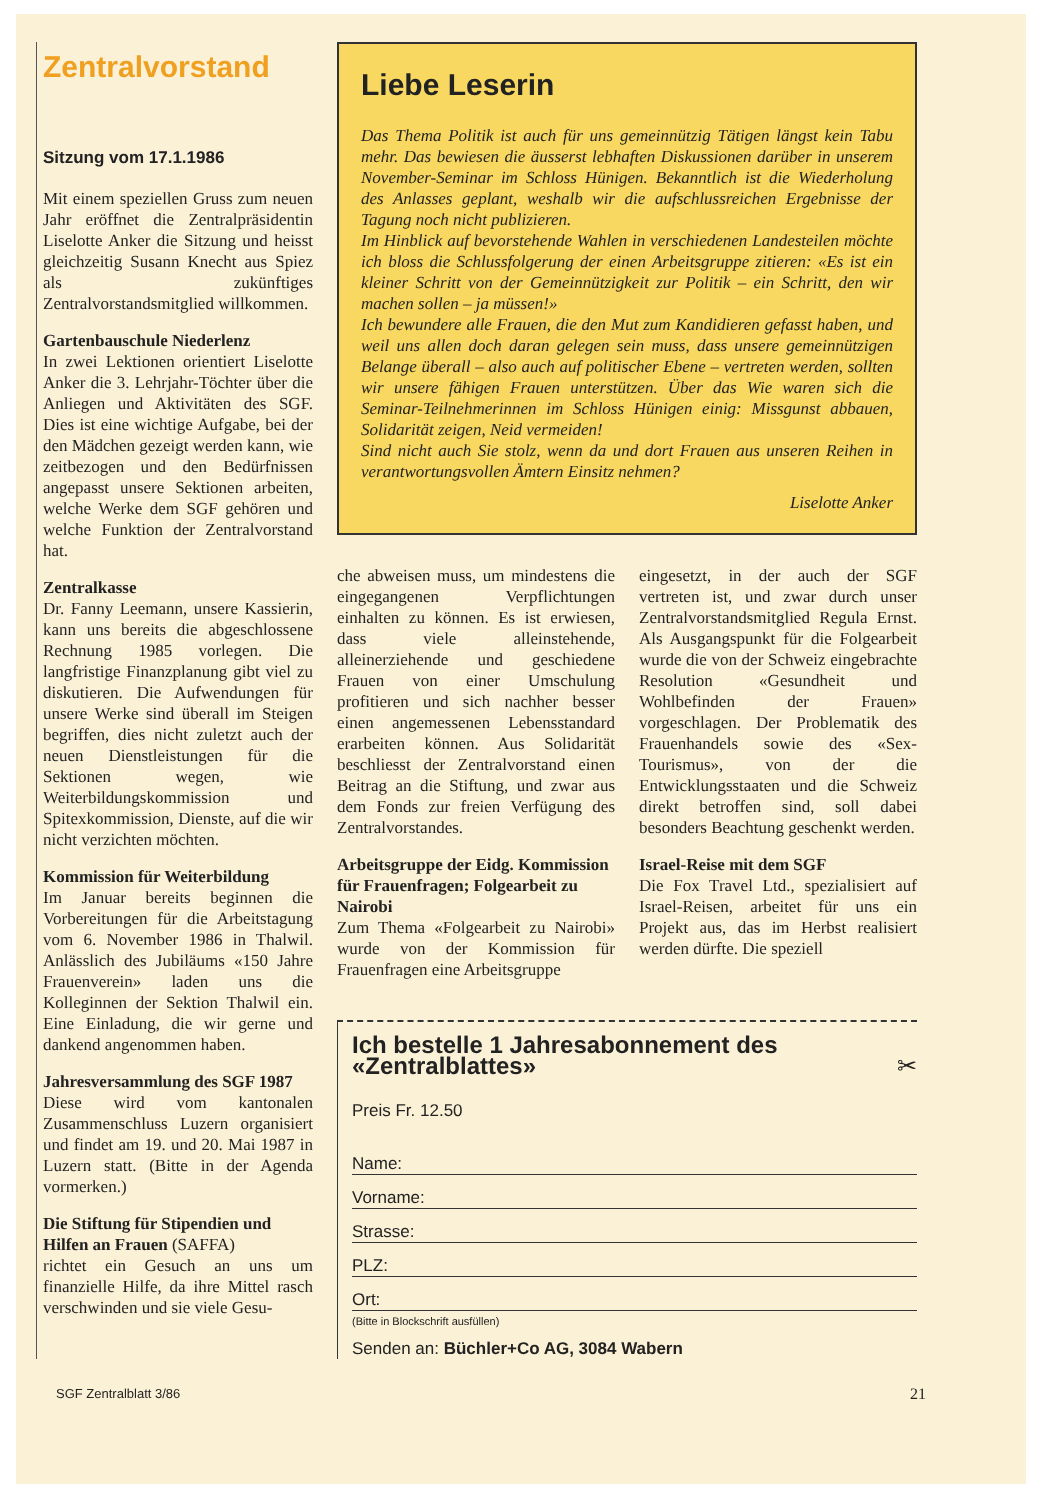Zentralvorstand
Sitzung vom 17.1.1986
Mit einem speziellen Gruss zum neuen Jahr eröffnet die Zentralpräsidentin Liselotte Anker die Sitzung und heisst gleichzeitig Susann Knecht aus Spiez als zukünftiges Zentralvorstandsmitglied willkommen.
Gartenbauschule Niederlenz
In zwei Lektionen orientiert Liselotte Anker die 3. Lehrjahr-Töchter über die Anliegen und Aktivitäten des SGF. Dies ist eine wichtige Aufgabe, bei der den Mädchen gezeigt werden kann, wie zeitbezogen und den Bedürfnissen angepasst unsere Sektionen arbeiten, welche Werke dem SGF gehören und welche Funktion der Zentralvorstand hat.
Zentralkasse
Dr. Fanny Leemann, unsere Kassierin, kann uns bereits die abgeschlossene Rechnung 1985 vorlegen. Die langfristige Finanzplanung gibt viel zu diskutieren. Die Aufwendungen für unsere Werke sind überall im Steigen begriffen, dies nicht zuletzt auch der neuen Dienstleistungen für die Sektionen wegen, wie Weiterbildungskommission und Spitexkommission, Dienste, auf die wir nicht verzichten möchten.
Kommission für Weiterbildung
Im Januar bereits beginnen die Vorbereitungen für die Arbeitstagung vom 6. November 1986 in Thalwil. Anlässlich des Jubiläums «150 Jahre Frauenverein» laden uns die Kolleginnen der Sektion Thalwil ein. Eine Einladung, die wir gerne und dankend angenommen haben.
Jahresversammlung des SGF 1987
Diese wird vom kantonalen Zusammenschluss Luzern organisiert und findet am 19. und 20. Mai 1987 in Luzern statt. (Bitte in der Agenda vormerken.)
Die Stiftung für Stipendien und Hilfen an Frauen (SAFFA)
richtet ein Gesuch an uns um finanzielle Hilfe, da ihre Mittel rasch verschwinden und sie viele Gesu-
Liebe Leserin
Das Thema Politik ist auch für uns gemeinnützig Tätigen längst kein Tabu mehr. Das bewiesen die äusserst lebhaften Diskussionen darüber in unserem November-Seminar im Schloss Hünigen. Bekanntlich ist die Wiederholung des Anlasses geplant, weshalb wir die aufschlussreichen Ergebnisse der Tagung noch nicht publizieren.
Im Hinblick auf bevorstehende Wahlen in verschiedenen Landesteilen möchte ich bloss die Schlussfolgerung der einen Arbeitsgruppe zitieren: «Es ist ein kleiner Schritt von der Gemeinnützigkeit zur Politik – ein Schritt, den wir machen sollen – ja müssen!»
Ich bewundere alle Frauen, die den Mut zum Kandidieren gefasst haben, und weil uns allen doch daran gelegen sein muss, dass unsere gemeinnützigen Belange überall – also auch auf politischer Ebene – vertreten werden, sollten wir unsere fähigen Frauen unterstützen. Über das Wie waren sich die Seminar-Teilnehmerinnen im Schloss Hünigen einig: Missgunst abbauen, Solidarität zeigen, Neid vermeiden!
Sind nicht auch Sie stolz, wenn da und dort Frauen aus unseren Reihen in verantwortungsvollen Ämtern Einsitz nehmen?
Liselotte Anker
che abweisen muss, um mindestens die eingegangenen Verpflichtungen einhalten zu können. Es ist erwiesen, dass viele alleinstehende, alleinerziehende und geschiedene Frauen von einer Umschulung profitieren und sich nachher besser einen angemessenen Lebensstandard erarbeiten können. Aus Solidarität beschliesst der Zentralvorstand einen Beitrag an die Stiftung, und zwar aus dem Fonds zur freien Verfügung des Zentralvorstandes.
Arbeitsgruppe der Eidg. Kommission für Frauenfragen; Folgearbeit zu Nairobi
Zum Thema «Folgearbeit zu Nairobi» wurde von der Kommission für Frauenfragen eine Arbeitsgruppe
eingesetzt, in der auch der SGF vertreten ist, und zwar durch unser Zentralvorstandsmitglied Regula Ernst. Als Ausgangspunkt für die Folgearbeit wurde die von der Schweiz eingebrachte Resolution «Gesundheit und Wohlbefinden der Frauen» vorgeschlagen. Der Problematik des Frauenhandels sowie des «Sex-Tourismus», von der die Entwicklungsstaaten und die Schweiz direkt betroffen sind, soll dabei besonders Beachtung geschenkt werden.
Israel-Reise mit dem SGF
Die Fox Travel Ltd., spezialisiert auf Israel-Reisen, arbeitet für uns ein Projekt aus, das im Herbst realisiert werden dürfte. Die speziell
Ich bestelle 1 Jahresabonnement des «Zentralblattes» ✂
Preis Fr. 12.50
Name:
Vorname:
Strasse:
PLZ:
Ort:
(Bitte in Blockschrift ausfüllen)
Senden an: Büchler+Co AG, 3084 Wabern
SGF Zentralblatt 3/86 21